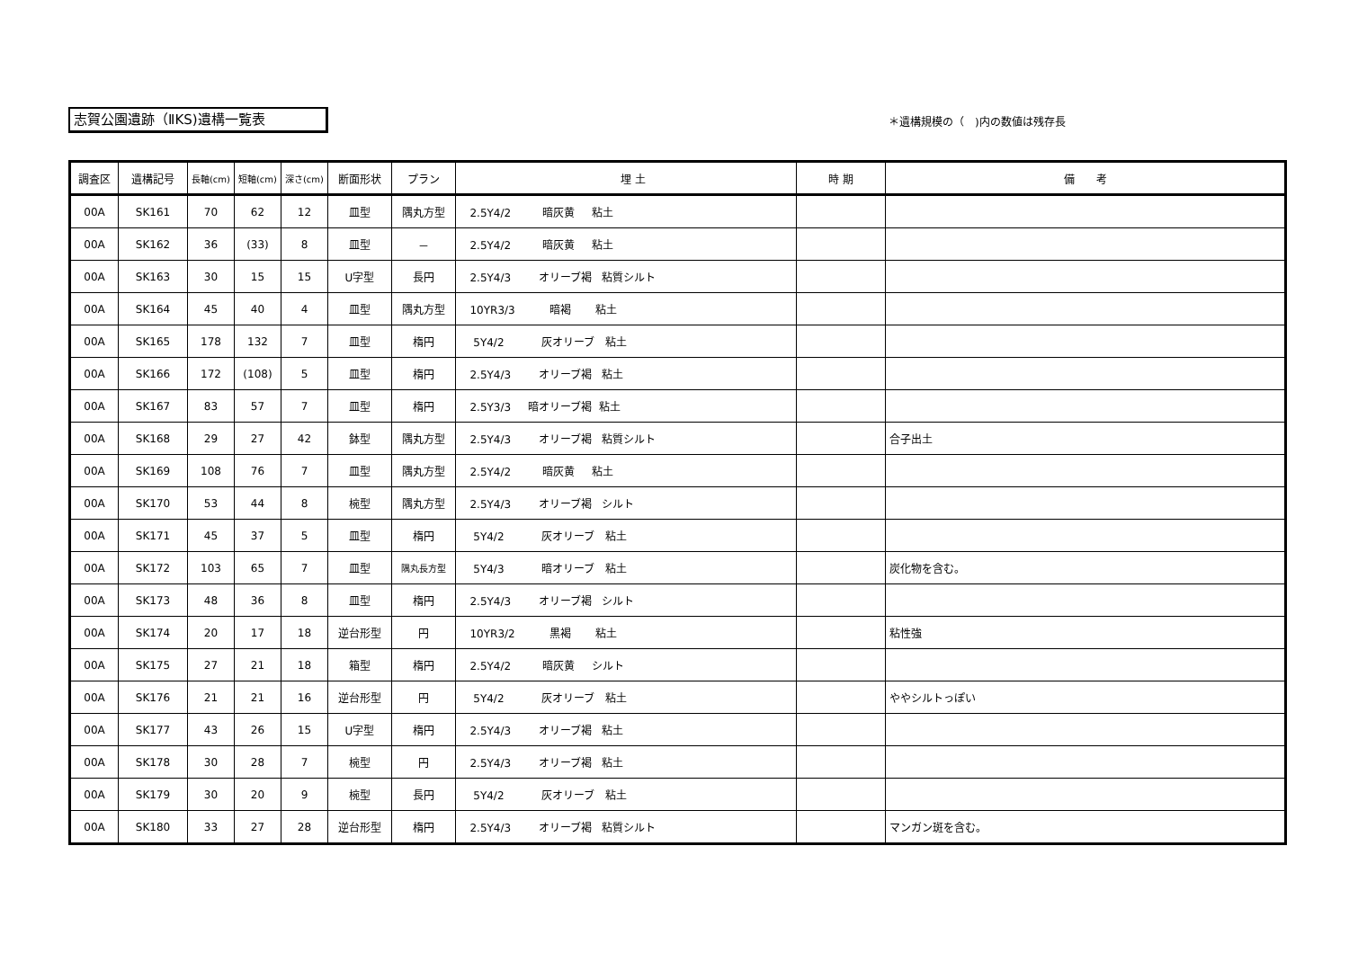志賀公園遺跡（ⅡKS)遺構一覧表 ＊遺構規模の（　)内の数値は残存長
| 調査区 | 遺構記号 | 長軸(cm) | 短軸(cm) | 深さ(cm) | 断面形状 | プラン | 埋 土 | 時 期 | 備 考 |
| --- | --- | --- | --- | --- | --- | --- | --- | --- | --- |
| 00A | SK161 | 70 | 62 | 12 | 皿型 | 隅丸方型 | 2.5Y4/2 暗灰黄 粘土 | | |
| 00A | SK162 | 36 | (33) | 8 | 皿型 | － | 2.5Y4/2 暗灰黄 粘土 | | |
| 00A | SK163 | 30 | 15 | 15 | U字型 | 長円 | 2.5Y4/3 オリーブ褐 粘質シルト | | |
| 00A | SK164 | 45 | 40 | 4 | 皿型 | 隅丸方型 | 10YR3/3 暗褐 粘土 | | |
| 00A | SK165 | 178 | 132 | 7 | 皿型 | 楕円 | 5Y4/2 灰オリーブ 粘土 | | |
| 00A | SK166 | 172 | (108) | 5 | 皿型 | 楕円 | 2.5Y4/3 オリーブ褐 粘土 | | |
| 00A | SK167 | 83 | 57 | 7 | 皿型 | 楕円 | 2.5Y3/3 暗オリーブ褐 粘土 | | |
| 00A | SK168 | 29 | 27 | 42 | 鉢型 | 隅丸方型 | 2.5Y4/3 オリーブ褐 粘質シルト | | 合子出土 |
| 00A | SK169 | 108 | 76 | 7 | 皿型 | 隅丸方型 | 2.5Y4/2 暗灰黄 粘土 | | |
| 00A | SK170 | 53 | 44 | 8 | 椀型 | 隅丸方型 | 2.5Y4/3 オリーブ褐 シルト | | |
| 00A | SK171 | 45 | 37 | 5 | 皿型 | 楕円 | 5Y4/2 灰オリーブ 粘土 | | |
| 00A | SK172 | 103 | 65 | 7 | 皿型 | 隅丸長方型 | 5Y4/3 暗オリーブ 粘土 | | 炭化物を含む。 |
| 00A | SK173 | 48 | 36 | 8 | 皿型 | 楕円 | 2.5Y4/3 オリーブ褐 シルト | | |
| 00A | SK174 | 20 | 17 | 18 | 逆台形型 | 円 | 10YR3/2 黒褐 粘土 | | 粘性強 |
| 00A | SK175 | 27 | 21 | 18 | 箱型 | 楕円 | 2.5Y4/2 暗灰黄 シルト | | |
| 00A | SK176 | 21 | 21 | 16 | 逆台形型 | 円 | 5Y4/2 灰オリーブ 粘土 | | ややシルトっぽい |
| 00A | SK177 | 43 | 26 | 15 | U字型 | 楕円 | 2.5Y4/3 オリーブ褐 粘土 | | |
| 00A | SK178 | 30 | 28 | 7 | 椀型 | 円 | 2.5Y4/3 オリーブ褐 粘土 | | |
| 00A | SK179 | 30 | 20 | 9 | 椀型 | 長円 | 5Y4/2 灰オリーブ 粘土 | | |
| 00A | SK180 | 33 | 27 | 28 | 逆台形型 | 楕円 | 2.5Y4/3 オリーブ褐 粘質シルト | | マンガン斑を含む。 |